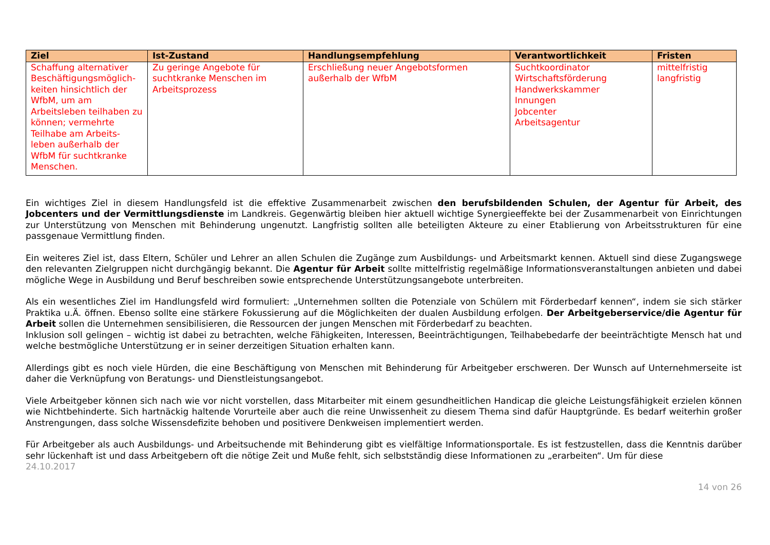| Ziel | Ist-Zustand | Handlungsempfehlung | Verantwortlichkeit | Fristen |
| --- | --- | --- | --- | --- |
| Schaffung alternativer Beschäftigungsmöglich-keiten hinsichtlich der WfbM, um am Arbeitsleben teilhaben zu können; vermehrte Teilhabe am Arbeits-leben außerhalb der WfbM für suchtkranke Menschen. | Zu geringe Angebote für suchtkranke Menschen im Arbeitsprozess | Erschließung neuer Angebotsformen außerhalb der WfbM | Suchtkoordinator Wirtschaftsförderung Handwerkskammer Innungen Jobcenter Arbeitsagentur | mittelfristig langfristig |
Ein wichtiges Ziel in diesem Handlungsfeld ist die effektive Zusammenarbeit zwischen den berufsbildenden Schulen, der Agentur für Arbeit, des Jobcenters und der Vermittlungsdienste im Landkreis. Gegenwärtig bleiben hier aktuell wichtige Synergieeffekte bei der Zusammenarbeit von Einrichtungen zur Unterstützung von Menschen mit Behinderung ungenutzt. Langfristig sollten alle beteiligten Akteure zu einer Etablierung von Arbeitsstrukturen für eine passgenaue Vermittlung finden.
Ein weiteres Ziel ist, dass Eltern, Schüler und Lehrer an allen Schulen die Zugänge zum Ausbildungs- und Arbeitsmarkt kennen. Aktuell sind diese Zugangswege den relevanten Zielgruppen nicht durchgängig bekannt. Die Agentur für Arbeit sollte mittelfristig regelmäßige Informationsveranstaltungen anbieten und dabei mögliche Wege in Ausbildung und Beruf beschreiben sowie entsprechende Unterstützungsangebote unterbreiten.
Als ein wesentliches Ziel im Handlungsfeld wird formuliert: „Unternehmen sollten die Potenziale von Schülern mit Förderbedarf kennen“, indem sie sich stärker Praktika u.Ä. öffnen. Ebenso sollte eine stärkere Fokussierung auf die Möglichkeiten der dualen Ausbildung erfolgen. Der Arbeitgeberservice/die Agentur für Arbeit sollen die Unternehmen sensibilisieren, die Ressourcen der jungen Menschen mit Förderbedarf zu beachten.
Inklusion soll gelingen – wichtig ist dabei zu betrachten, welche Fähigkeiten, Interessen, Beeinträchtigungen, Teilhabebedarfe der beeinträchtigte Mensch hat und welche bestmögliche Unterstützung er in seiner derzeitigen Situation erhalten kann.
Allerdings gibt es noch viele Hürden, die eine Beschäftigung von Menschen mit Behinderung für Arbeitgeber erschweren. Der Wunsch auf Unternehmerseite ist daher die Verknüpfung von Beratungs- und Dienstleistungsangebot.
Viele Arbeitgeber können sich nach wie vor nicht vorstellen, dass Mitarbeiter mit einem gesundheitlichen Handicap die gleiche Leistungsfähigkeit erzielen können wie Nichtbehinderte. Sich hartnäckig haltende Vorurteile aber auch die reine Unwissenheit zu diesem Thema sind dafür Hauptgründe. Es bedarf weiterhin großer Anstrengungen, dass solche Wissensdefizite behoben und positivere Denkweisen implementiert werden.
Für Arbeitgeber als auch Ausbildungs- und Arbeitsuchende mit Behinderung gibt es vielfältige Informationsportale. Es ist festzustellen, dass die Kenntnis darüber sehr lückenhaft ist und dass Arbeitgebern oft die nötige Zeit und Muße fehlt, sich selbstständig diese Informationen zu „erarbeiten“. Um für diese
24.10.2017
14 von 26